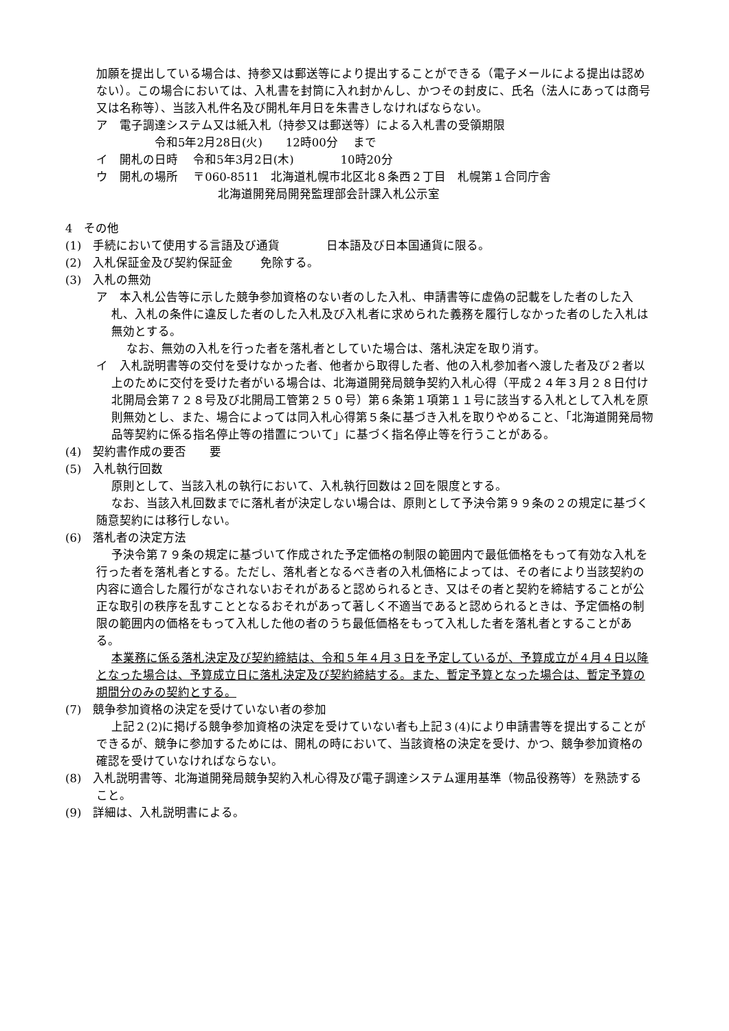加願を提出している場合は、持参又は郵送等により提出することができる（電子メールによる提出は認めない）。この場合においては、入札書を封筒に入れ封かんし、かつその封皮に、氏名（法人にあっては商号又は名称等）、当該入札件名及び開札年月日を朱書きしなければならない。
ア　電子調達システム又は紙入札（持参又は郵送等）による入札書の受領期限
令和5年2月28日(火)　　12時00分　 まで
イ　開札の日時　 令和5年3月2日(木)　　　　10時20分
ウ　開札の場所　 〒060-8511　北海道札幌市北区北８条西２丁目　札幌第１合同庁舎
北海道開発局開発監理部会計課入札公示室
4　その他
(1)　手続において使用する言語及び通貨　　　　日本語及び日本国通貨に限る。
(2)　入札保証金及び契約保証金　　 免除する。
(3)　入札の無効
ア　本入札公告等に示した競争参加資格のない者のした入札、申請書等に虚偽の記載をした者のした入札、入札の条件に違反した者のした入札及び入札者に求められた義務を履行しなかった者のした入札は無効とする。
なお、無効の入札を行った者を落札者としていた場合は、落札決定を取り消す。
イ　入札説明書等の交付を受けなかった者、他者から取得した者、他の入札参加者へ渡した者及び２者以上のために交付を受けた者がいる場合は、北海道開発局競争契約入札心得（平成２４年３月２８日付け北開局会第７２８号及び北開局工管第２５０号）第６条第１項第１１号に該当する入札として入札を原則無効とし、また、場合によっては同入札心得第５条に基づき入札を取りやめること、「北海道開発局物品等契約に係る指名停止等の措置について」に基づく指名停止等を行うことがある。
(4)　契約書作成の要否　　要
(5)　入札執行回数
原則として、当該入札の執行において、入札執行回数は２回を限度とする。
なお、当該入札回数までに落札者が決定しない場合は、原則として予決令第９９条の２の規定に基づく随意契約には移行しない。
(6)　落札者の決定方法
予決令第７９条の規定に基づいて作成された予定価格の制限の範囲内で最低価格をもって有効な入札を行った者を落札者とする。ただし、落札者となるべき者の入札価格によっては、その者により当該契約の内容に適合した履行がなされないおそれがあると認められるとき、又はその者と契約を締結することが公正な取引の秩序を乱すこととなるおそれがあって著しく不適当であると認められるときは、予定価格の制限の範囲内の価格をもって入札した他の者のうち最低価格をもって入札した者を落札者とすることがある。
本業務に係る落札決定及び契約締結は、令和５年４月３日を予定しているが、予算成立が４月４日以降となった場合は、予算成立日に落札決定及び契約締結する。また、暫定予算となった場合は、暫定予算の期間分のみの契約とする。
(7)　競争参加資格の決定を受けていない者の参加
上記２(2)に掲げる競争参加資格の決定を受けていない者も上記３(4)により申請書等を提出することができるが、競争に参加するためには、開札の時において、当該資格の決定を受け、かつ、競争参加資格の確認を受けていなければならない。
(8)　入札説明書等、北海道開発局競争契約入札心得及び電子調達システム運用基準（物品役務等）を熟読すること。
(9)　詳細は、入札説明書による。